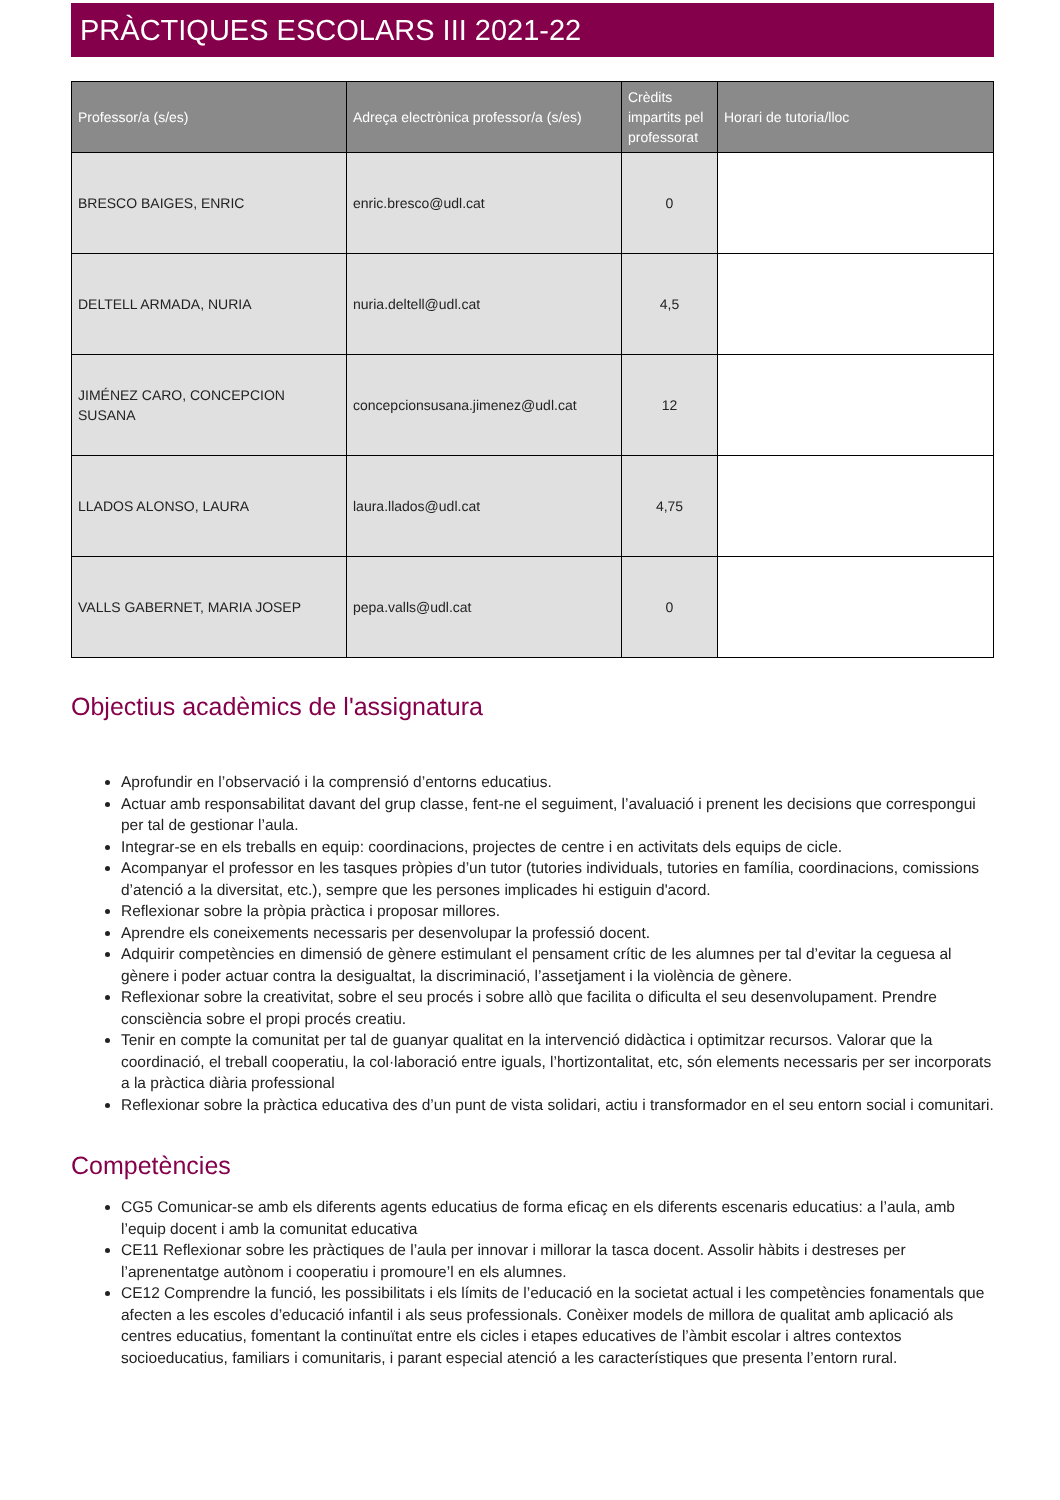PRÀCTIQUES ESCOLARS III 2021-22
| Professor/a (s/es) | Adreça electrònica professor/a (s/es) | Crèdits impartits pel professorat | Horari de tutoria/lloc |
| --- | --- | --- | --- |
| BRESCO BAIGES, ENRIC | enric.bresco@udl.cat | 0 | |
| DELTELL ARMADA, NURIA | nuria.deltell@udl.cat | 4,5 | |
| JIMÉNEZ CARO, CONCEPCION SUSANA | concepcionsusana.jimenez@udl.cat | 12 | |
| LLADOS ALONSO, LAURA | laura.llados@udl.cat | 4,75 | |
| VALLS GABERNET, MARIA JOSEP | pepa.valls@udl.cat | 0 | |
Objectius acadèmics de l'assignatura
Aprofundir en l’observació i la comprensió d’entorns educatius.
Actuar amb responsabilitat davant del grup classe, fent-ne el seguiment, l’avaluació i prenent les decisions que correspongui per tal de gestionar l’aula.
Integrar-se en els treballs en equip: coordinacions, projectes de centre i en activitats dels equips de cicle.
Acompanyar el professor en les tasques pròpies d’un tutor (tutories individuals, tutories en família, coordinacions, comissions d’atenció a la diversitat, etc.), sempre que les persones implicades hi estiguin d'acord.
Reflexionar sobre la pròpia pràctica i proposar millores.
Aprendre els coneixements necessaris per desenvolupar la professió docent.
Adquirir competències en dimensió de gènere estimulant el pensament crític de les alumnes per tal d’evitar la ceguesa al gènere i poder actuar contra la desigualtat, la discriminació, l’assetjament i la violència de gènere.
Reflexionar sobre la creativitat, sobre el seu procés i sobre allò que facilita o dificulta el seu desenvolupament. Prendre consciència sobre el propi procés creatiu.
Tenir en compte la comunitat per tal de guanyar qualitat en la intervenció didàctica i optimitzar recursos. Valorar que la coordinació, el treball cooperatiu, la col·laboració entre iguals, l’hortizontalitat, etc, són elements necessaris per ser incorporats a la pràctica diària professional
Reflexionar sobre la pràctica educativa des d’un punt de vista solidari, actiu i transformador en el seu entorn social i comunitari.
Competències
CG5 Comunicar-se amb els diferents agents educatius de forma eficaç en els diferents escenaris educatius: a l’aula, amb l’equip docent i amb la comunitat educativa
CE11 Reflexionar sobre les pràctiques de l’aula per innovar i millorar la tasca docent. Assolir hàbits i destreses per l’aprenentatge autònom i cooperatiu i promoure’l en els alumnes.
CE12 Comprendre la funció, les possibilitats i els límits de l’educació en la societat actual i les competències fonamentals que afecten a les escoles d’educació infantil i als seus professionals. Conèixer models de millora de qualitat amb aplicació als centres educatius, fomentant la continuïtat entre els cicles i etapes educatives de l’àmbit escolar i altres contextos socioeducatius, familiars i comunitaris, i parant especial atenció a les característiques que presenta l’entorn rural.